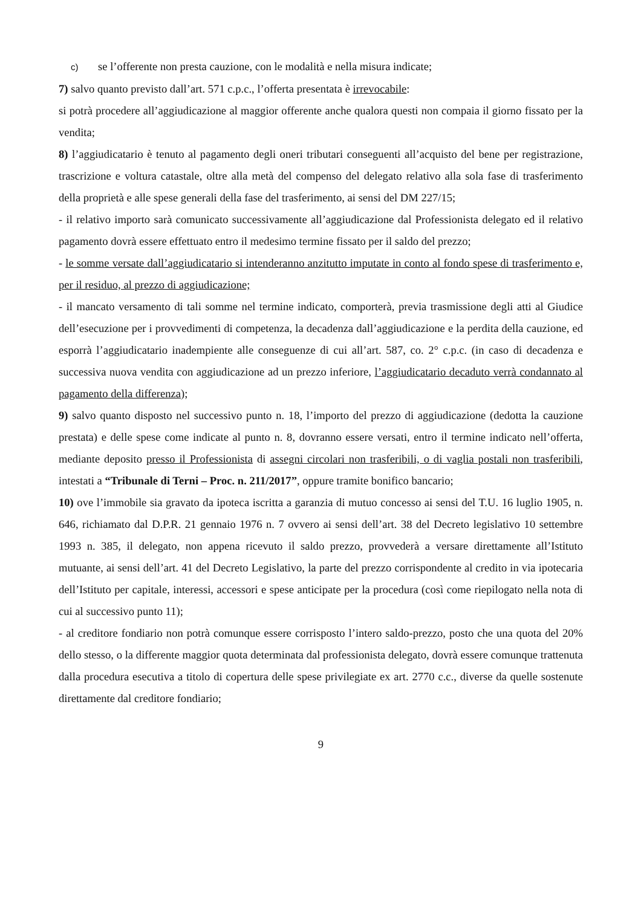c) se l’offerente non presta cauzione, con le modalità e nella misura indicate;
7) salvo quanto previsto dall’art. 571 c.p.c., l’offerta presentata è irrevocabile:
si potrà procedere all’aggiudicazione al maggior offerente anche qualora questi non compaia il giorno fissato per la vendita;
8) l’aggiudicatario è tenuto al pagamento degli oneri tributari conseguenti all’acquisto del bene per registrazione, trascrizione e voltura catastale, oltre alla metà del compenso del delegato relativo alla sola fase di trasferimento della proprietà e alle spese generali della fase del trasferimento, ai sensi del DM 227/15;
- il relativo importo sarà comunicato successivamente all’aggiudicazione dal Professionista delegato ed il relativo pagamento dovrà essere effettuato entro il medesimo termine fissato per il saldo del prezzo;
- le somme versate dall’aggiudicatario si intenderanno anzitutto imputate in conto al fondo spese di trasferimento e, per il residuo, al prezzo di aggiudicazione;
- il mancato versamento di tali somme nel termine indicato, comporterà, previa trasmissione degli atti al Giudice dell’esecuzione per i provvedimenti di competenza, la decadenza dall’aggiudicazione e la perdita della cauzione, ed esporrà l’aggiudicatario inadempiente alle conseguenze di cui all’art. 587, co. 2° c.p.c. (in caso di decadenza e successiva nuova vendita con aggiudicazione ad un prezzo inferiore, l’aggiudicatario decaduto verrà condannato al pagamento della differenza);
9) salvo quanto disposto nel successivo punto n. 18, l’importo del prezzo di aggiudicazione (dedotta la cauzione prestata) e delle spese come indicate al punto n. 8, dovranno essere versati, entro il termine indicato nell’offerta, mediante deposito presso il Professionista di assegni circolari non trasferibili, o di vaglia postali non trasferibili, intestati a “Tribunale di Terni – Proc. n. 211/2017”, oppure tramite bonifico bancario;
10) ove l’immobile sia gravato da ipoteca iscritta a garanzia di mutuo concesso ai sensi del T.U. 16 luglio 1905, n. 646, richiamato dal D.P.R. 21 gennaio 1976 n. 7 ovvero ai sensi dell’art. 38 del Decreto legislativo 10 settembre 1993 n. 385, il delegato, non appena ricevuto il saldo prezzo, provvederà a versare direttamente all’Istituto mutuante, ai sensi dell’art. 41 del Decreto Legislativo, la parte del prezzo corrispondente al credito in via ipotecaria dell’Istituto per capitale, interessi, accessori e spese anticipate per la procedura (così come riepilogato nella nota di cui al successivo punto 11);
- al creditore fondiario non potrà comunque essere corrisposto l’intero saldo-prezzo, posto che una quota del 20% dello stesso, o la differente maggior quota determinata dal professionista delegato, dovrà essere comunque trattenuta dalla procedura esecutiva a titolo di copertura delle spese privilegiate ex art. 2770 c.c., diverse da quelle sostenute direttamente dal creditore fondiario;
9